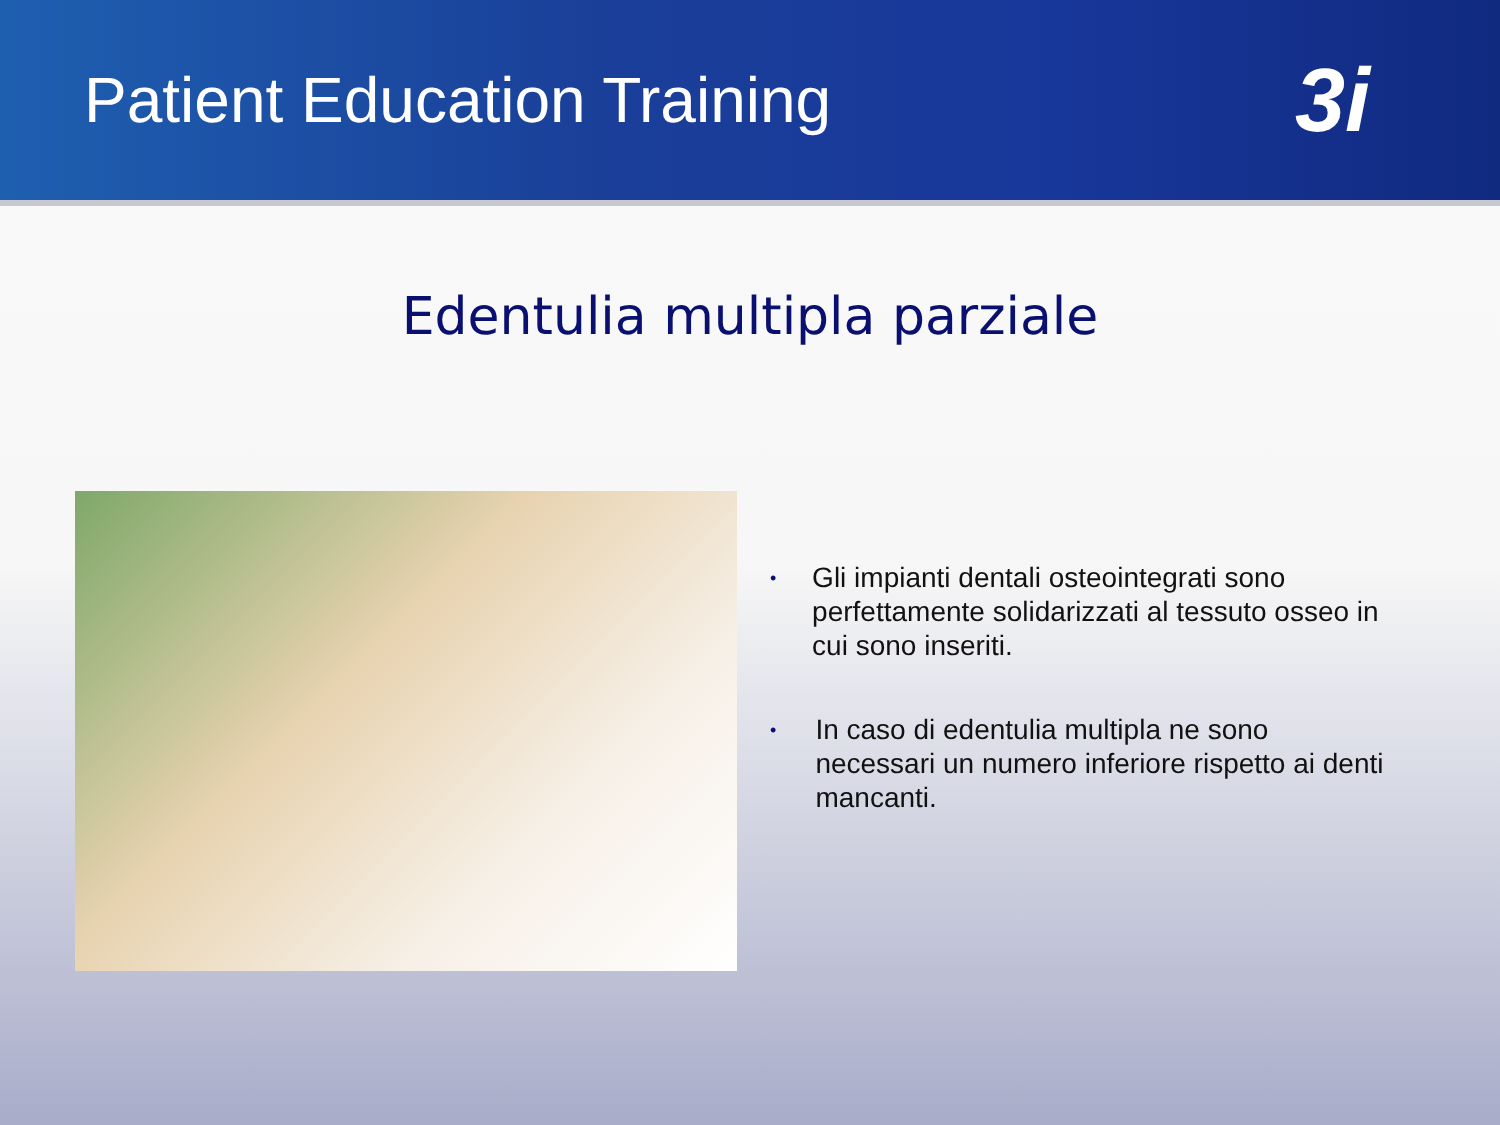Patient Education Training
3i
Edentulia multipla parziale
• Gli impianti dentali osteointegrati sono perfettamente solidarizzati al tessuto osseo in cui sono inseriti.
• In caso di edentulia multipla ne sono necessari un numero inferiore rispetto ai denti mancanti.